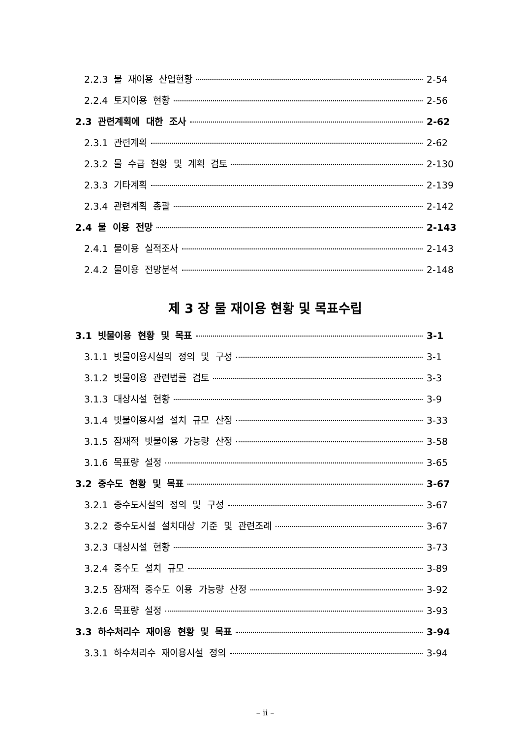2.2.3 물 재이용 산업현황 2-54
2.2.4 토지이용 현황 2-56
2.3 관련계획에 대한 조사 2-62
2.3.1 관련계획 2-62
2.3.2 물 수급 현황 및 계획 검토 2-130
2.3.3 기타계획 2-139
2.3.4 관련계획 총괄 2-142
2.4 물 이용 전망 2-143
2.4.1 물이용 실적조사 2-143
2.4.2 물이용 전망분석 2-148
제 3 장 물 재이용 현황 및 목표수립
3.1 빗물이용 현황 및 목표 3-1
3.1.1 빗물이용시설의 정의 및 구성 3-1
3.1.2 빗물이용 관련법률 검토 3-3
3.1.3 대상시설 현황 3-9
3.1.4 빗물이용시설 설치 규모 산정 3-33
3.1.5 잠재적 빗물이용 가능량 산정 3-58
3.1.6 목표량 설정 3-65
3.2 중수도 현황 및 목표 3-67
3.2.1 중수도시설의 정의 및 구성 3-67
3.2.2 중수도시설 설치대상 기준 및 관련조례 3-67
3.2.3 대상시설 현황 3-73
3.2.4 중수도 설치 규모 3-89
3.2.5 잠재적 중수도 이용 가능량 산정 3-92
3.2.6 목표량 설정 3-93
3.3 하수처리수 재이용 현황 및 목표 3-94
3.3.1 하수처리수 재이용시설 정의 3-94
– ii –